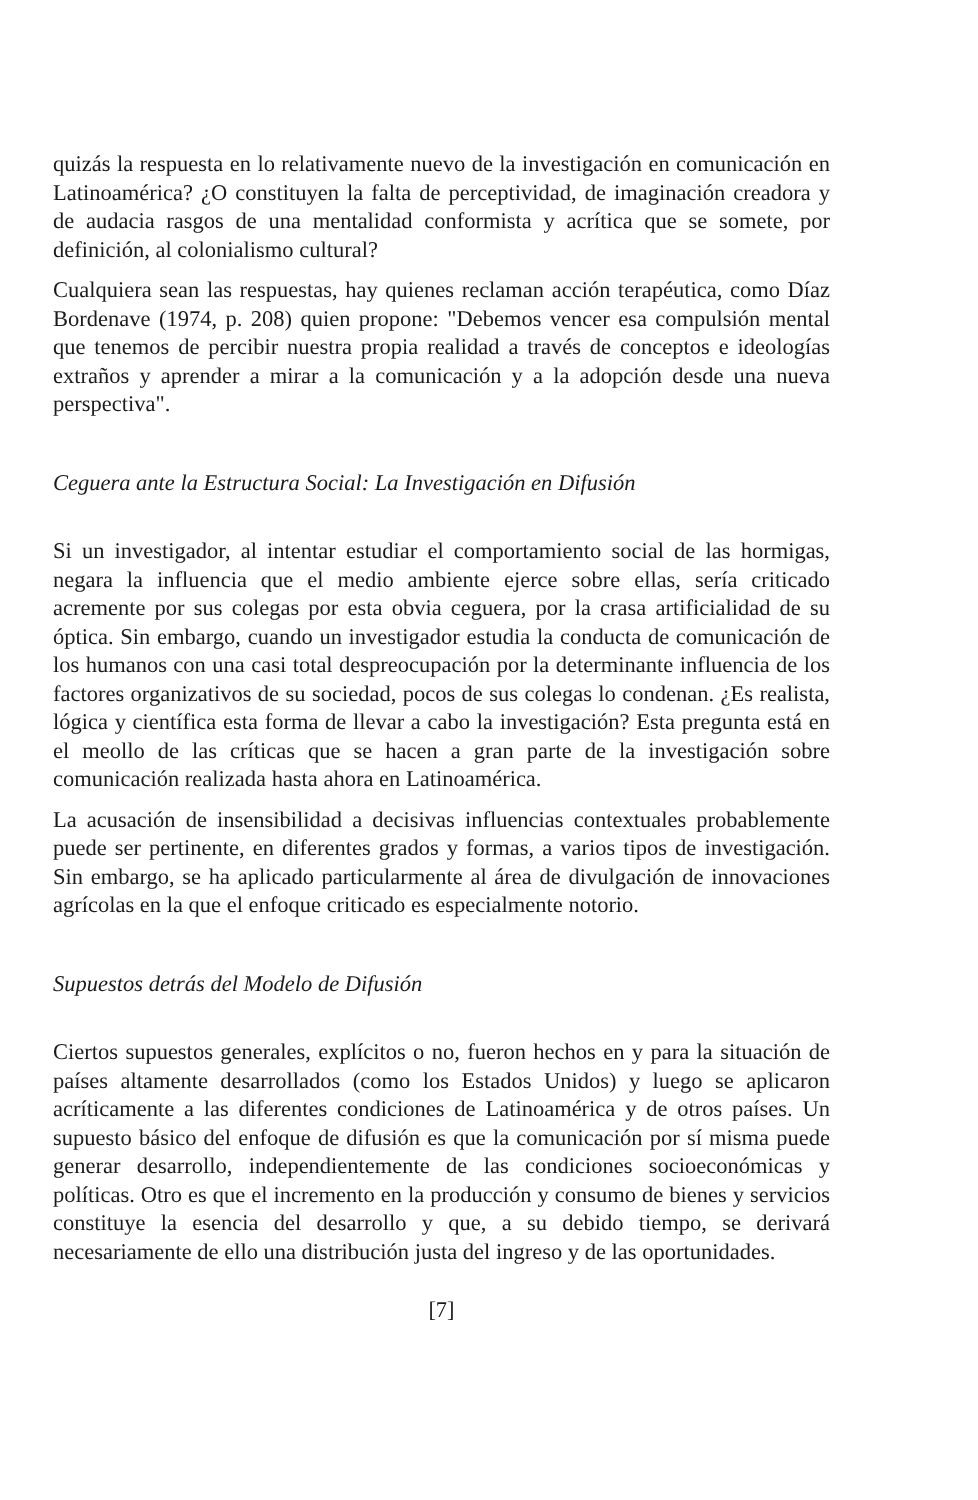quizás la respuesta en lo relativamente nuevo de la investigación en comunicación en Latinoamérica? ¿O constituyen la falta de perceptividad, de imaginación creadora y de audacia rasgos de una mentalidad conformista y acrítica que se somete, por definición, al colonialismo cultural?
Cualquiera sean las respuestas, hay quienes reclaman acción terapéutica, como Díaz Bordenave (1974, p. 208) quien propone: "Debemos vencer esa compulsión mental que tenemos de percibir nuestra propia realidad a través de conceptos e ideologías extraños y aprender a mirar a la comunicación y a la adopción desde una nueva perspectiva".
Ceguera ante la Estructura Social: La Investigación en Difusión
Si un investigador, al intentar estudiar el comportamiento social de las hormigas, negara la influencia que el medio ambiente ejerce sobre ellas, sería criticado acremente por sus colegas por esta obvia ceguera, por la crasa artificialidad de su óptica. Sin embargo, cuando un investigador estudia la conducta de comunicación de los humanos con una casi total despreocupación por la determinante influencia de los factores organizativos de su sociedad, pocos de sus colegas lo condenan. ¿Es realista, lógica y científica esta forma de llevar a cabo la investigación? Esta pregunta está en el meollo de las críticas que se hacen a gran parte de la investigación sobre comunicación realizada hasta ahora en Latinoamérica.
La acusación de insensibilidad a decisivas influencias contextuales probablemente puede ser pertinente, en diferentes grados y formas, a varios tipos de investigación. Sin embargo, se ha aplicado particularmente al área de divulgación de innovaciones agrícolas en la que el enfoque criticado es especialmente notorio.
Supuestos detrás del Modelo de Difusión
Ciertos supuestos generales, explícitos o no, fueron hechos en y para la situación de países altamente desarrollados (como los Estados Unidos) y luego se aplicaron acríticamente a las diferentes condiciones de Latinoamérica y de otros países. Un supuesto básico del enfoque de difusión es que la comunicación por sí misma puede generar desarrollo, independientemente de las condiciones socioeconómicas y políticas. Otro es que el incremento en la producción y consumo de bienes y servicios constituye la esencia del desarrollo y que, a su debido tiempo, se derivará necesariamente de ello una distribución justa del ingreso y de las oportunidades.
[7]